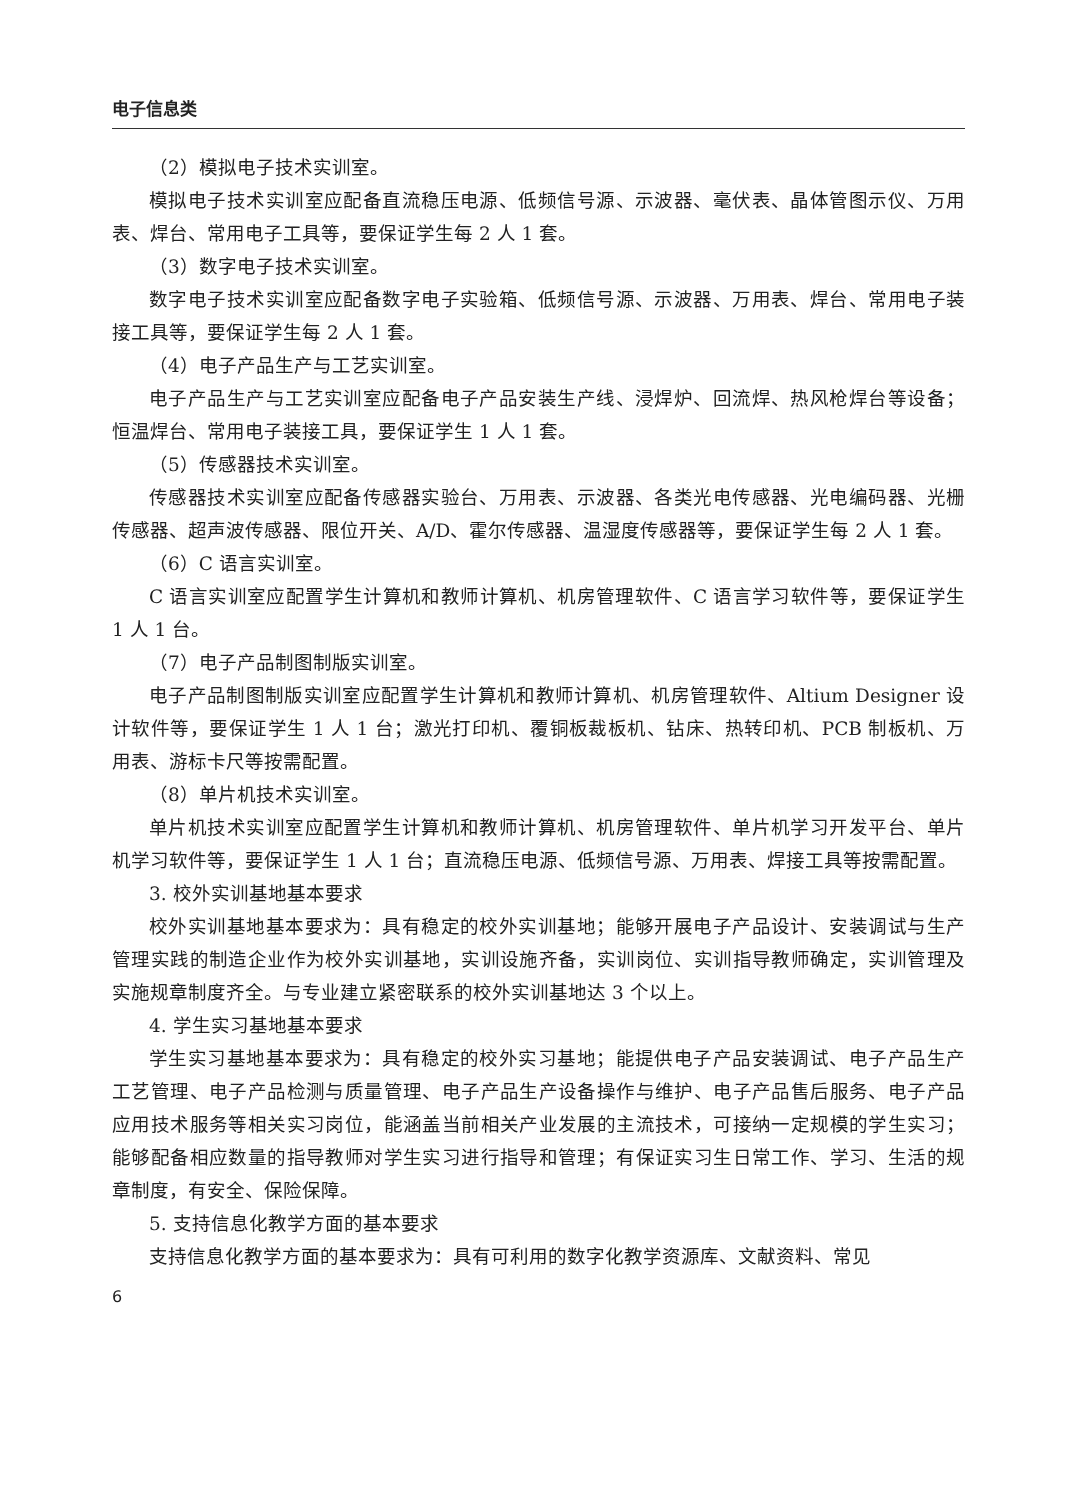电子信息类
（2）模拟电子技术实训室。
模拟电子技术实训室应配备直流稳压电源、低频信号源、示波器、毫伏表、晶体管图示仪、万用表、焊台、常用电子工具等，要保证学生每 2 人 1 套。
（3）数字电子技术实训室。
数字电子技术实训室应配备数字电子实验箱、低频信号源、示波器、万用表、焊台、常用电子装接工具等，要保证学生每 2 人 1 套。
（4）电子产品生产与工艺实训室。
电子产品生产与工艺实训室应配备电子产品安装生产线、浸焊炉、回流焊、热风枪焊台等设备；恒温焊台、常用电子装接工具，要保证学生 1 人 1 套。
（5）传感器技术实训室。
传感器技术实训室应配备传感器实验台、万用表、示波器、各类光电传感器、光电编码器、光栅传感器、超声波传感器、限位开关、A/D、霍尔传感器、温湿度传感器等，要保证学生每 2 人 1 套。
（6）C 语言实训室。
C 语言实训室应配置学生计算机和教师计算机、机房管理软件、C 语言学习软件等，要保证学生 1 人 1 台。
（7）电子产品制图制版实训室。
电子产品制图制版实训室应配置学生计算机和教师计算机、机房管理软件、Altium Designer 设计软件等，要保证学生 1 人 1 台；激光打印机、覆铜板裁板机、钻床、热转印机、PCB 制板机、万用表、游标卡尺等按需配置。
（8）单片机技术实训室。
单片机技术实训室应配置学生计算机和教师计算机、机房管理软件、单片机学习开发平台、单片机学习软件等，要保证学生 1 人 1 台；直流稳压电源、低频信号源、万用表、焊接工具等按需配置。
3. 校外实训基地基本要求
校外实训基地基本要求为：具有稳定的校外实训基地；能够开展电子产品设计、安装调试与生产管理实践的制造企业作为校外实训基地，实训设施齐备，实训岗位、实训指导教师确定，实训管理及实施规章制度齐全。与专业建立紧密联系的校外实训基地达 3 个以上。
4. 学生实习基地基本要求
学生实习基地基本要求为：具有稳定的校外实习基地；能提供电子产品安装调试、电子产品生产工艺管理、电子产品检测与质量管理、电子产品生产设备操作与维护、电子产品售后服务、电子产品应用技术服务等相关实习岗位，能涵盖当前相关产业发展的主流技术，可接纳一定规模的学生实习；能够配备相应数量的指导教师对学生实习进行指导和管理；有保证实习生日常工作、学习、生活的规章制度，有安全、保险保障。
5. 支持信息化教学方面的基本要求
支持信息化教学方面的基本要求为：具有可利用的数字化教学资源库、文献资料、常见
6